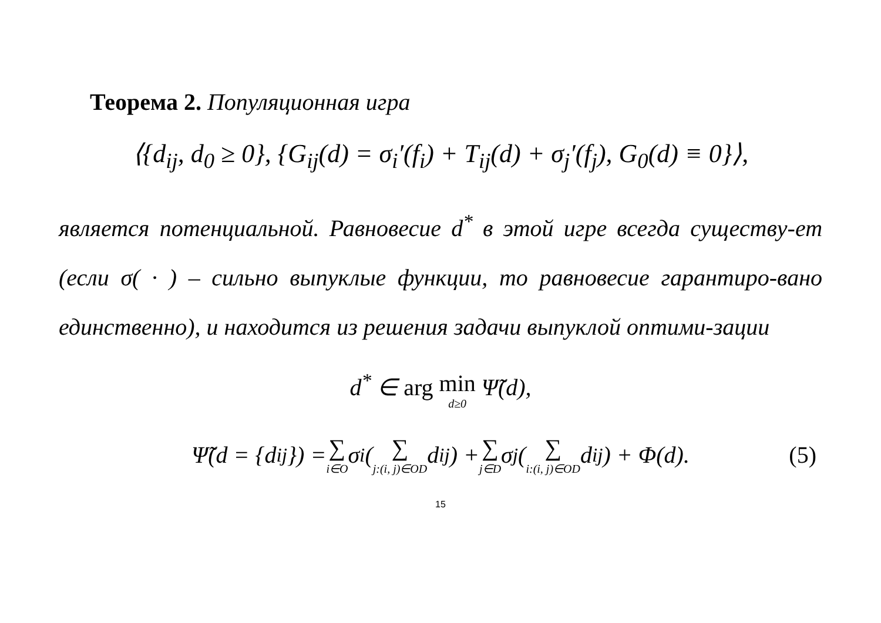Теорема 2. Популяционная игра
⟨{d<sub>ij</sub>, d<sub>0</sub> ≥ 0}, {G<sub>ij</sub>(d) = σ<sub>i</sub>′(f<sub>i</sub>) + T<sub>ij</sub>(d) + σ<sub>j</sub>′(f<sub>j</sub>), G<sub>0</sub>(d) ≡ 0}⟩,
является потенциальной. Равновесие d<sup>*</sup> в этой игре всегда существу-ет (если σ( · ) – сильно выпуклые функции, то равновесие гарантиро-вано единственно), и находится из решения задачи выпуклой оптими-зации
d<sup>*</sup> ∈ arg min d≥0 Ψ̃(d),
Ψ̃(d = {d<sub>ij</sub>}) = ∑ i∈O σ<sub>i</sub>( ∑ j:(i, j)∈OD d<sub>ij</sub> ) + ∑ j∈D σ<sub>j</sub>( ∑ i:(i, j)∈OD d<sub>ij</sub> ) + Φ(d). (5)
15